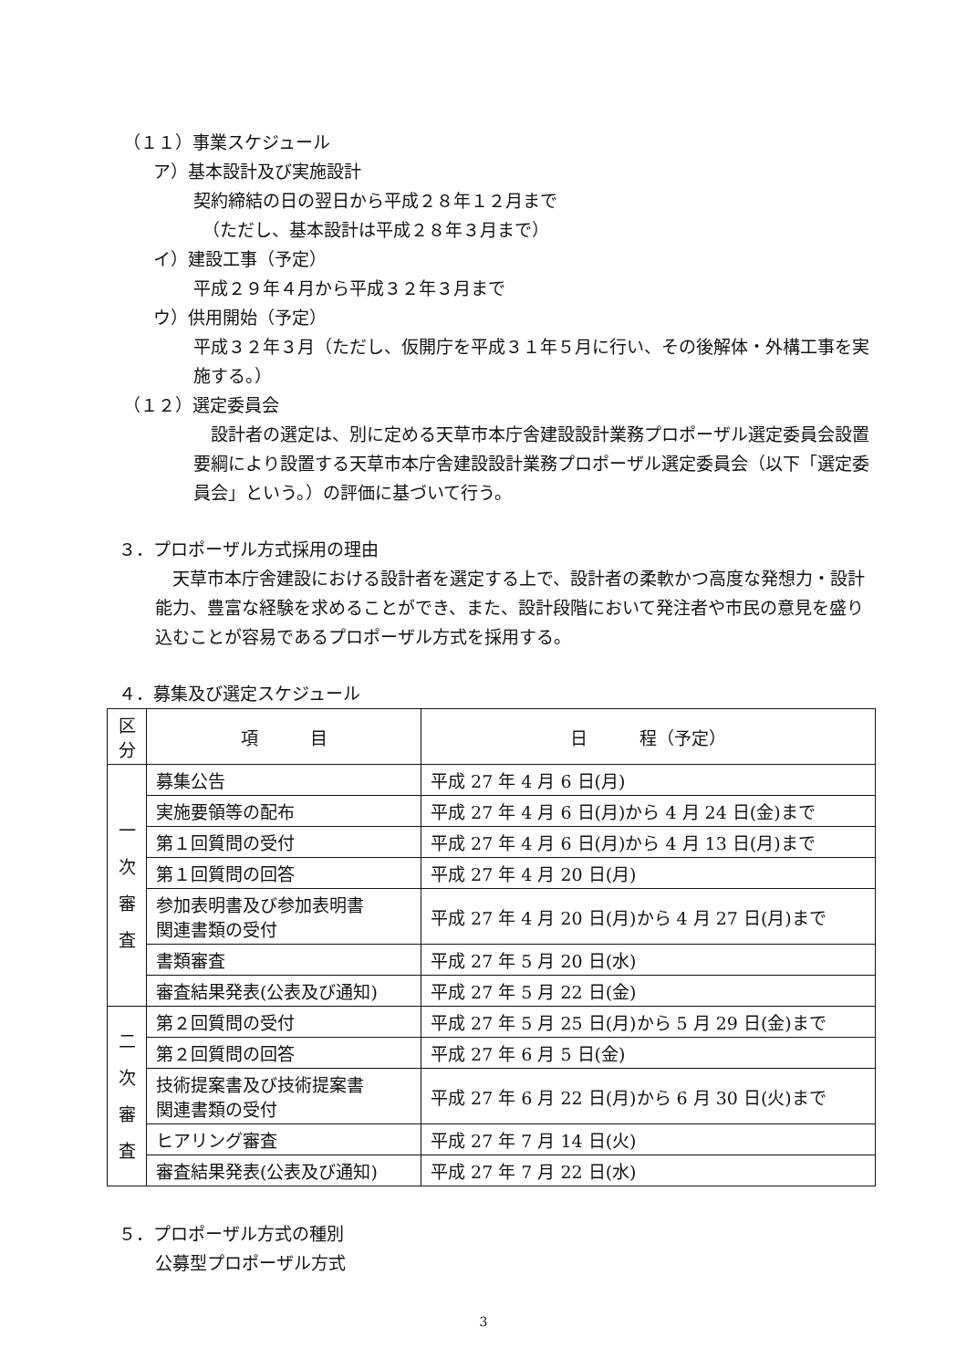（１１）事業スケジュール
ア）基本設計及び実施設計
契約締結の日の翌日から平成２８年１２月まで
（ただし、基本設計は平成２８年３月まで）
イ）建設工事（予定）
平成２９年４月から平成３２年３月まで
ウ）供用開始（予定）
平成３２年３月（ただし、仮開庁を平成３１年５月に行い、その後解体・外構工事を実施する。）
（１２）選定委員会
 設計者の選定は、別に定める天草市本庁舎建設設計業務プロポーザル選定委員会設置要綱により設置する天草市本庁舎建設設計業務プロポーザル選定委員会（以下「選定委員会」という。）の評価に基づいて行う。
３．プロポーザル方式採用の理由
 天草市本庁舎建設における設計者を選定する上で、設計者の柔軟かつ高度な発想力・設計能力、豊富な経験を求めることができ、また、設計段階において発注者や市民の意見を盛り込むことが容易であるプロポーザル方式を採用する。
４．募集及び選定スケジュール
| 区分 | 項 目 | 日 程（予定） |
| --- | --- | --- |
| 一 次 審 査 | 募集公告 | 平成 27 年 4 月 6 日(月) |
| | 実施要領等の配布 | 平成 27 年 4 月 6 日(月)から 4 月 24 日(金)まで |
| | 第１回質問の受付 | 平成 27 年 4 月 6 日(月)から 4 月 13 日(月)まで |
| | 第１回質問の回答 | 平成 27 年 4 月 20 日(月) |
| | 参加表明書及び参加表明書 関連書類の受付 | 平成 27 年 4 月 20 日(月)から 4 月 27 日(月)まで |
| | 書類審査 | 平成 27 年 5 月 20 日(水) |
| | 審査結果発表(公表及び通知) | 平成 27 年 5 月 22 日(金) |
| 二 次 審 査 | 第２回質問の受付 | 平成 27 年 5 月 25 日(月)から 5 月 29 日(金)まで |
| | 第２回質問の回答 | 平成 27 年 6 月 5 日(金) |
| | 技術提案書及び技術提案書 関連書類の受付 | 平成 27 年 6 月 22 日(月)から 6 月 30 日(火)まで |
| | ヒアリング審査 | 平成 27 年 7 月 14 日(火) |
| | 審査結果発表(公表及び通知) | 平成 27 年 7 月 22 日(水) |
５．プロポーザル方式の種別
公募型プロポーザル方式
3